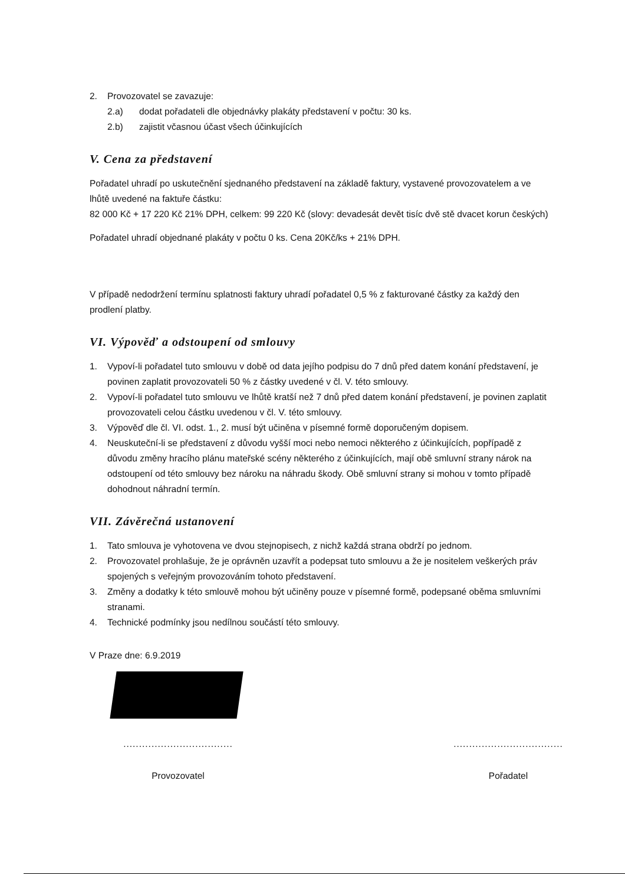2. Provozovatel se zavazuje:
2.a) dodat pořadateli dle objednávky plakáty představení v počtu: 30 ks.
2.b) zajistit včasnou účast všech účinkujících
V. Cena za představení
Pořadatel uhradí po uskutečnění sjednaného představení na základě faktury, vystavené provozovatelem a ve lhůtě uvedené na faktuře částku:
82 000 Kč + 17 220 Kč 21% DPH, celkem: 99 220 Kč (slovy: devadesát devět tisíc dvě stě dvacet korun českých)
Pořadatel uhradí objednané plakáty v počtu 0 ks. Cena 20Kč/ks + 21% DPH.
V případě nedodržení termínu splatnosti faktury uhradí pořadatel 0,5 % z fakturované částky za každý den prodlení platby.
VI. Výpověď a odstoupení od smlouvy
1. Vypoví-li pořadatel tuto smlouvu v době od data jejího podpisu do 7 dnů před datem konání představení, je povinen zaplatit provozovateli 50 % z částky uvedené v čl. V. této smlouvy.
2. Vypoví-li pořadatel tuto smlouvu ve lhůtě kratší než 7 dnů před datem konání představení, je povinen zaplatit provozovateli celou částku uvedenou v čl. V. této smlouvy.
3. Výpověď dle čl. VI. odst. 1., 2. musí být učiněna v písemné formě doporučeným dopisem.
4. Neuskuteční-li se představení z důvodu vyšší moci nebo nemoci některého z účinkujících, popřípadě z důvodu změny hracího plánu mateřské scény některého z účinkujících, mají obě smluvní strany nárok na odstoupení od této smlouvy bez nároku na náhradu škody. Obě smluvní strany si mohou v tomto případě dohodnout náhradní termín.
VII. Závěrečná ustanovení
1. Tato smlouva je vyhotovena ve dvou stejnopisech, z nichž každá strana obdrží po jednom.
2. Provozovatel prohlašuje, že je oprávněn uzavřít a podepsat tuto smlouvu a že je nositelem veškerých práv spojených s veřejným provozováním tohoto představení.
3. Změny a dodatky k této smlouvě mohou být učiněny pouze v písemné formě, podepsané oběma smluvními stranami.
4. Technické podmínky jsou nedílnou součástí této smlouvy.
V Praze dne: 6.9.2019
...................................
Provozovatel
...................................
Pořadatel